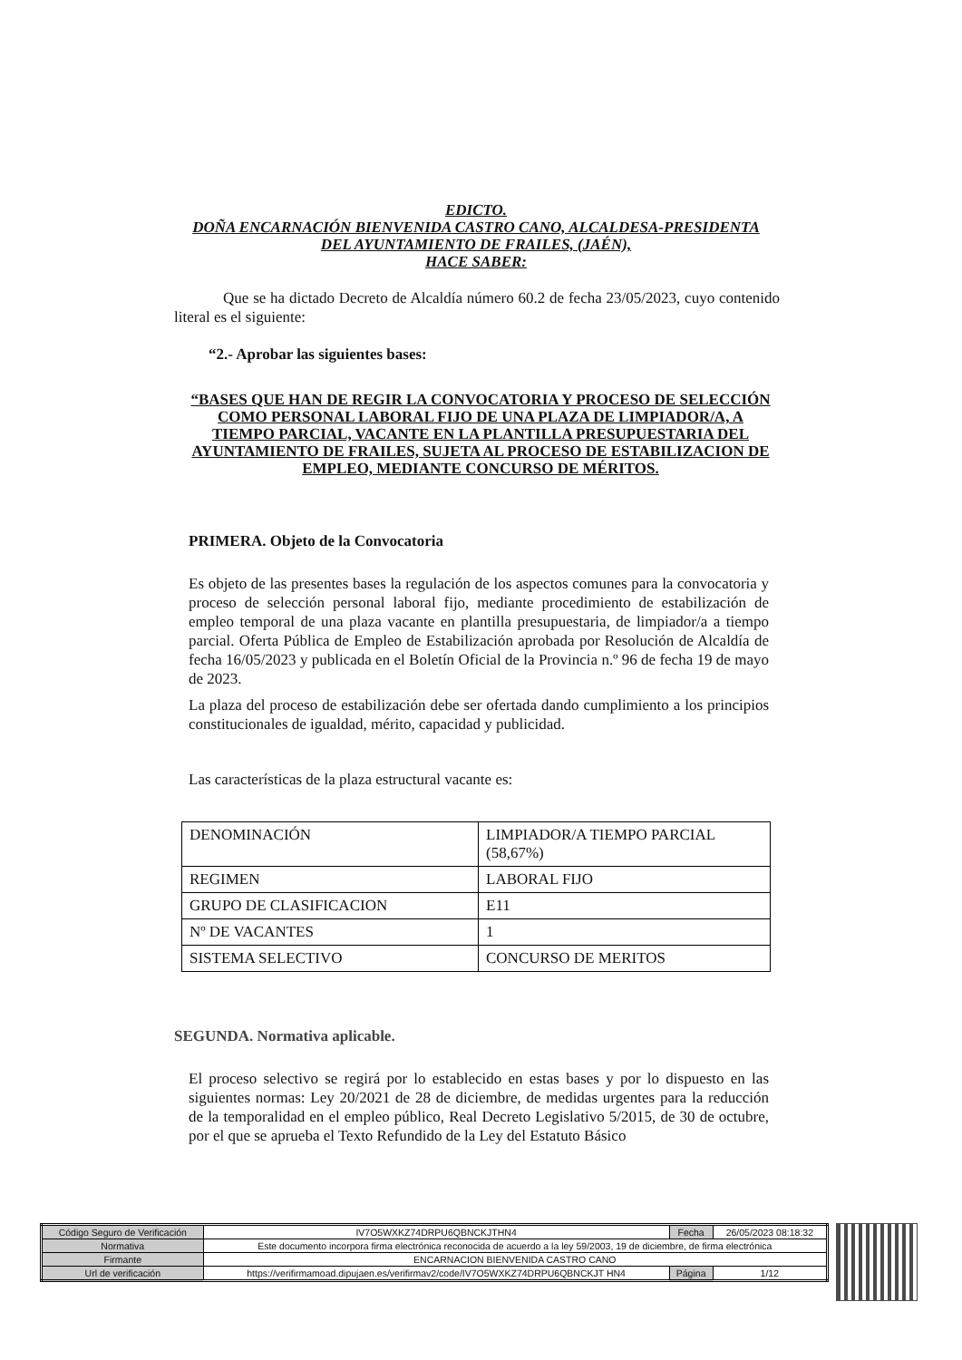EDICTO.
DOÑA ENCARNACIÓN BIENVENIDA CASTRO CANO, ALCALDESA-PRESIDENTA
DEL AYUNTAMIENTO DE FRAILES, (JAÉN),
HACE SABER:
Que se ha dictado Decreto de Alcaldía número 60.2 de fecha 23/05/2023, cuyo contenido literal es el siguiente:
“2.- Aprobar las siguientes bases:
“BASES QUE HAN DE REGIR LA CONVOCATORIA Y PROCESO DE SELECCIÓN COMO PERSONAL LABORAL FIJO DE UNA PLAZA DE LIMPIADOR/A, A TIEMPO PARCIAL, VACANTE EN LA PLANTILLA PRESUPUESTARIA DEL AYUNTAMIENTO DE FRAILES, SUJETA AL PROCESO DE ESTABILIZACION DE EMPLEO, MEDIANTE CONCURSO DE MÉRITOS.
PRIMERA. Objeto de la Convocatoria
Es objeto de las presentes bases la regulación de los aspectos comunes para la convocatoria y proceso de selección personal laboral fijo, mediante procedimiento de estabilización de empleo temporal de una plaza vacante en plantilla presupuestaria, de limpiador/a a tiempo parcial. Oferta Pública de Empleo de Estabilización aprobada por Resolución de Alcaldía de fecha 16/05/2023 y publicada en el Boletín Oficial de la Provincia n.º 96 de fecha 19 de mayo de 2023.
La plaza del proceso de estabilización debe ser ofertada dando cumplimiento a los principios constitucionales de igualdad, mérito, capacidad y publicidad.
Las características de la plaza estructural vacante es:
| DENOMINACIÓN | LIMPIADOR/A TIEMPO PARCIAL (58,67%) |
| REGIMEN | LABORAL FIJO |
| GRUPO DE CLASIFICACION | E11 |
| Nº DE VACANTES | 1 |
| SISTEMA SELECTIVO | CONCURSO DE MERITOS |
SEGUNDA. Normativa aplicable.
El proceso selectivo se regirá por lo establecido en estas bases y por lo dispuesto en las siguientes normas: Ley 20/2021 de 28 de diciembre, de medidas urgentes para la reducción de la temporalidad en el empleo público, Real Decreto Legislativo 5/2015, de 30 de octubre, por el que se aprueba el Texto Refundido de la Ley del Estatuto Básico
| Código Seguro de Verificación | IV7O5WXKZ74DRPU6QBNCKJTHN4 | Fecha | 26/05/2023 08:18:32 |
| Normativa | Este documento incorpora firma electrónica reconocida de acuerdo a la ley 59/2003, 19 de diciembre, de firma electrónica | | |
| Firmante | ENCARNACION BIENVENIDA CASTRO CANO | | |
| Url de verificación | https://verifirmamoad.dipujaen.es/verifirmav2/code/IV7O5WXKZ74DRPU6QBNCKJT HN4 | Página | 1/12 |